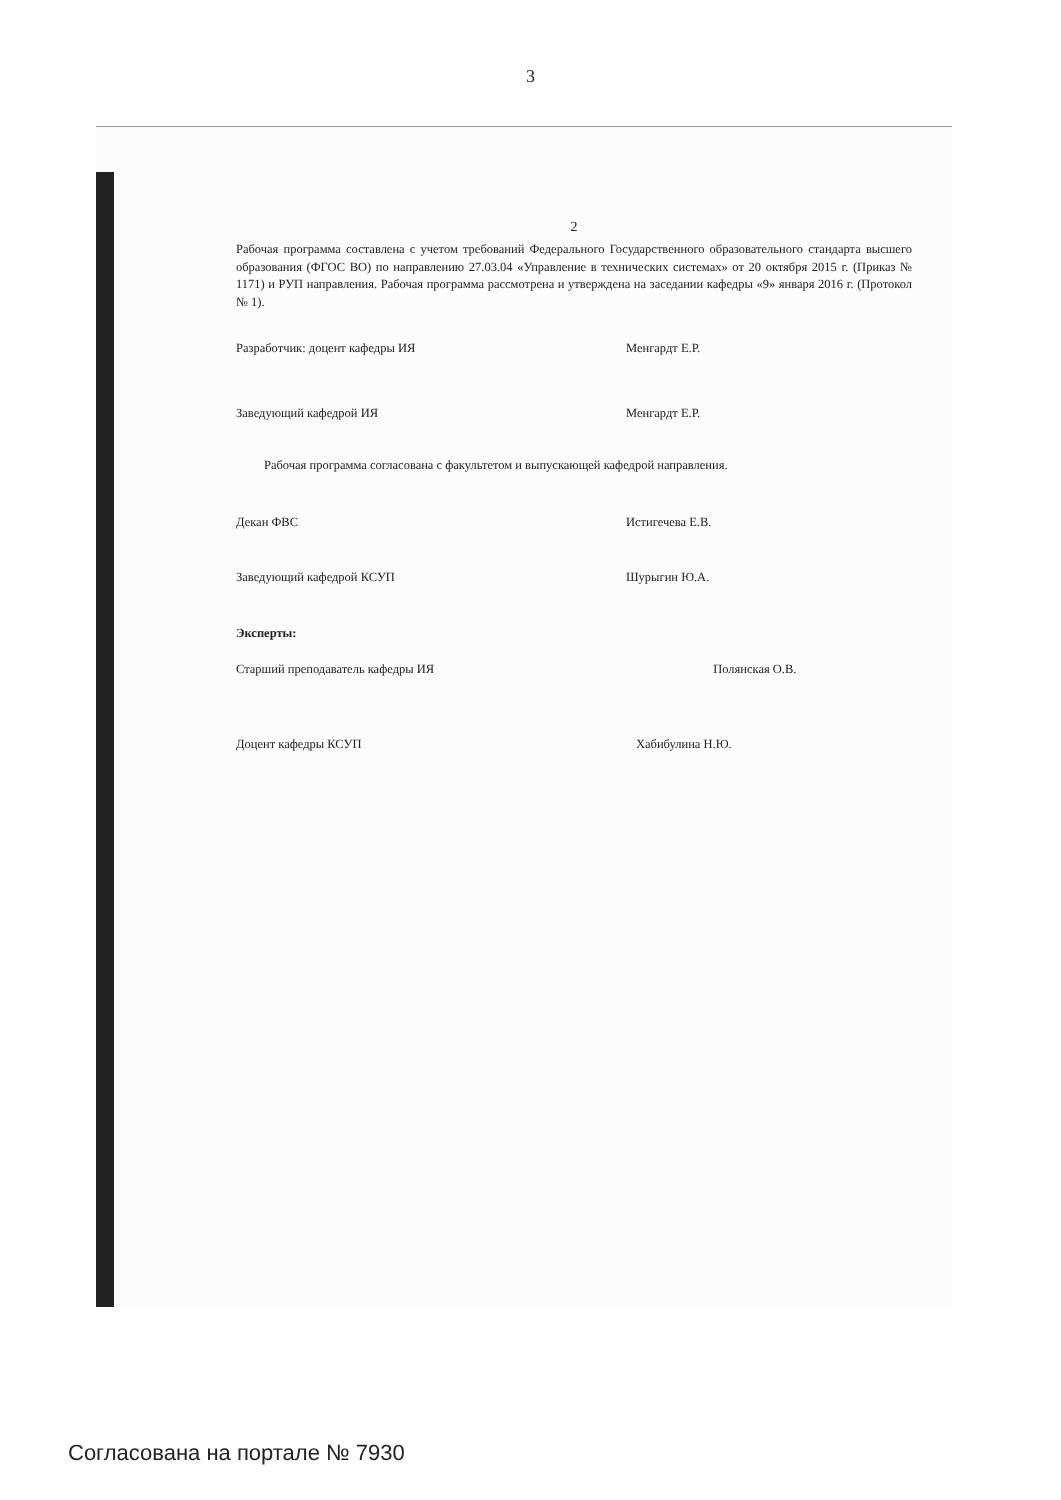3
2
Рабочая программа составлена с учетом требований Федерального Государственного образовательного стандарта высшего образования (ФГОС ВО) по направлению 27.03.04 «Управление в технических системах» от 20 октября 2015 г. (Приказ № 1171) и РУП направления. Рабочая программа рассмотрена и утверждена на заседании кафедры «9» января 2016 г. (Протокол № 1).
Разработчик: доцент кафедры ИЯ Менгардт Е.Р.
Заведующий кафедрой ИЯ Менгардт Е.Р.
Рабочая программа согласована с факультетом и выпускающей кафедрой направления.
Декан ФВС Истигечева Е.В.
Заведующий кафедрой КСУП Шурыгин Ю.А.
Эксперты:
Старший преподаватель кафедры ИЯ Полянская О.В.
Доцент кафедры КСУП Хабибулина Н.Ю.
Согласована на портале № 7930